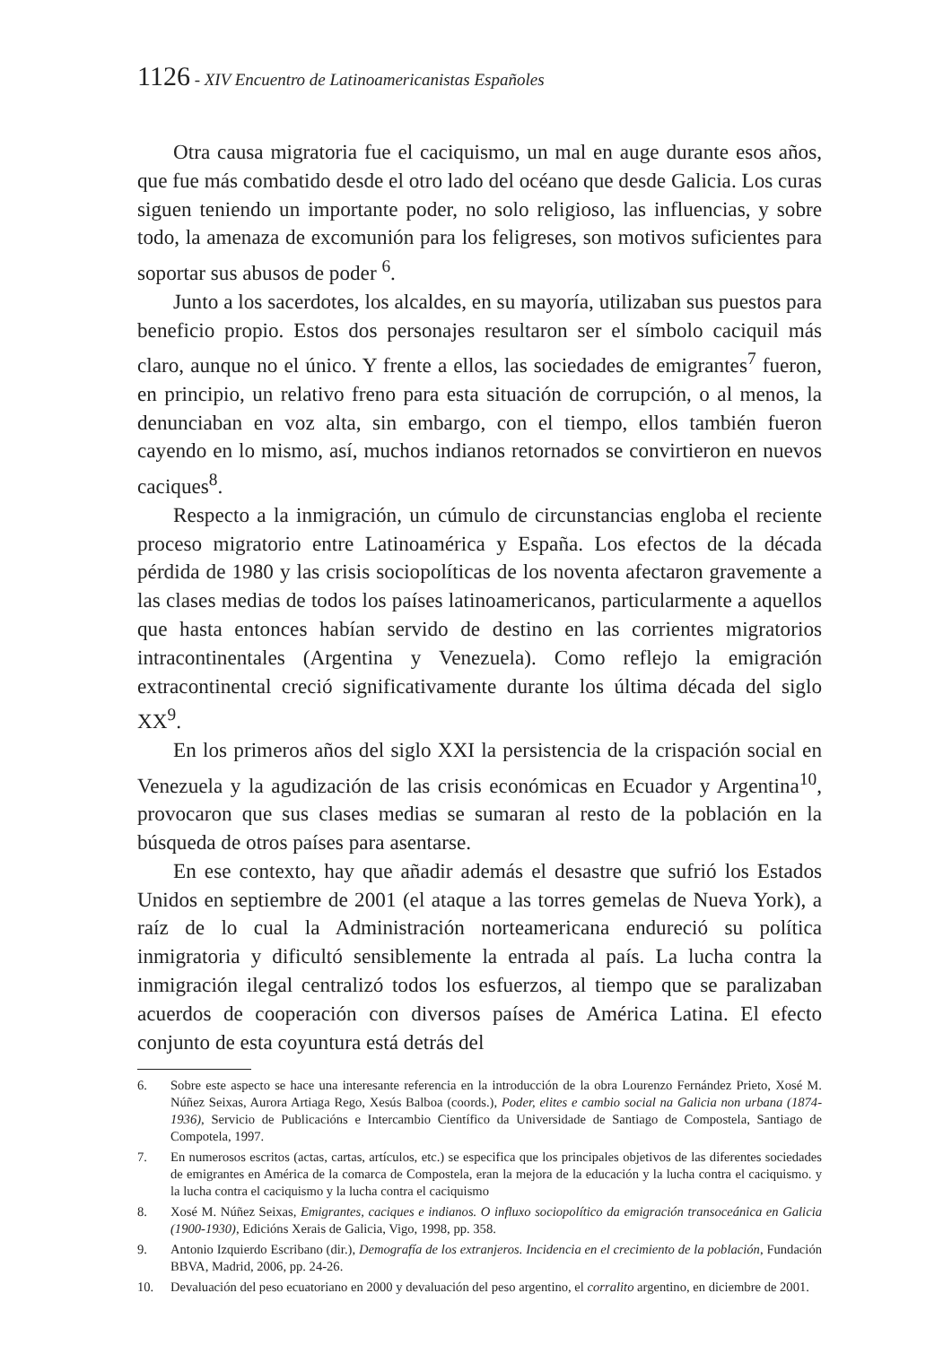1126 - XIV Encuentro de Latinoamericanistas Españoles
Otra causa migratoria fue el caciquismo, un mal en auge durante esos años, que fue más combatido desde el otro lado del océano que desde Galicia. Los curas siguen teniendo un importante poder, no solo religioso, las influencias, y sobre todo, la amenaza de excomunión para los feligreses, son motivos suficientes para soportar sus abusos de poder <sup>6</sup>.
Junto a los sacerdotes, los alcaldes, en su mayoría, utilizaban sus puestos para beneficio propio. Estos dos personajes resultaron ser el símbolo caciquil más claro, aunque no el único. Y frente a ellos, las sociedades de emigrantes<sup>7</sup> fueron, en principio, un relativo freno para esta situación de corrupción, o al menos, la denunciaban en voz alta, sin embargo, con el tiempo, ellos también fueron cayendo en lo mismo, así, muchos indianos retornados se convirtieron en nuevos caciques<sup>8</sup>.
Respecto a la inmigración, un cúmulo de circunstancias engloba el reciente proceso migratorio entre Latinoamérica y España. Los efectos de la década pérdida de 1980 y las crisis sociopolíticas de los noventa afectaron gravemente a las clases medias de todos los países latinoamericanos, particularmente a aquellos que hasta entonces habían servido de destino en las corrientes migratorios intracontinentales (Argentina y Venezuela). Como reflejo la emigración extracontinental creció significativamente durante los última década del siglo XX<sup>9</sup>.
En los primeros años del siglo XXI la persistencia de la crispación social en Venezuela y la agudización de las crisis económicas en Ecuador y Argentina<sup>10</sup>, provocaron que sus clases medias se sumaran al resto de la población en la búsqueda de otros países para asentarse.
En ese contexto, hay que añadir además el desastre que sufrió los Estados Unidos en septiembre de 2001 (el ataque a las torres gemelas de Nueva York), a raíz de lo cual la Administración norteamericana endureció su política inmigratoria y dificultó sensiblemente la entrada al país. La lucha contra la inmigración ilegal centralizó todos los esfuerzos, al tiempo que se paralizaban acuerdos de cooperación con diversos países de América Latina. El efecto conjunto de esta coyuntura está detrás del
6. Sobre este aspecto se hace una interesante referencia en la introducción de la obra Lourenzo Fernández Prieto, Xosé M. Núñez Seixas, Aurora Artiaga Rego, Xesús Balboa (coords.), Poder, elites e cambio social na Galicia non urbana (1874-1936), Servicio de Publicacións e Intercambio Científico da Universidade de Santiago de Compostela, Santiago de Compotela, 1997.
7. En numerosos escritos (actas, cartas, artículos, etc.) se especifica que los principales objetivos de las diferentes sociedades de emigrantes en América de la comarca de Compostela, eran la mejora de la educación y la lucha contra el caciquismo. y la lucha contra el caciquismo y la lucha contra el caciquismo
8. Xosé M. Núñez Seixas, Emigrantes, caciques e indianos. O influxo sociopolítico da emigración transoceánica en Galicia (1900-1930), Edicións Xerais de Galicia, Vigo, 1998, pp. 358.
9. Antonio Izquierdo Escribano (dir.), Demografía de los extranjeros. Incidencia en el crecimiento de la población, Fundación BBVA, Madrid, 2006, pp. 24-26.
10. Devaluación del peso ecuatoriano en 2000 y devaluación del peso argentino, el corralito argentino, en diciembre de 2001.